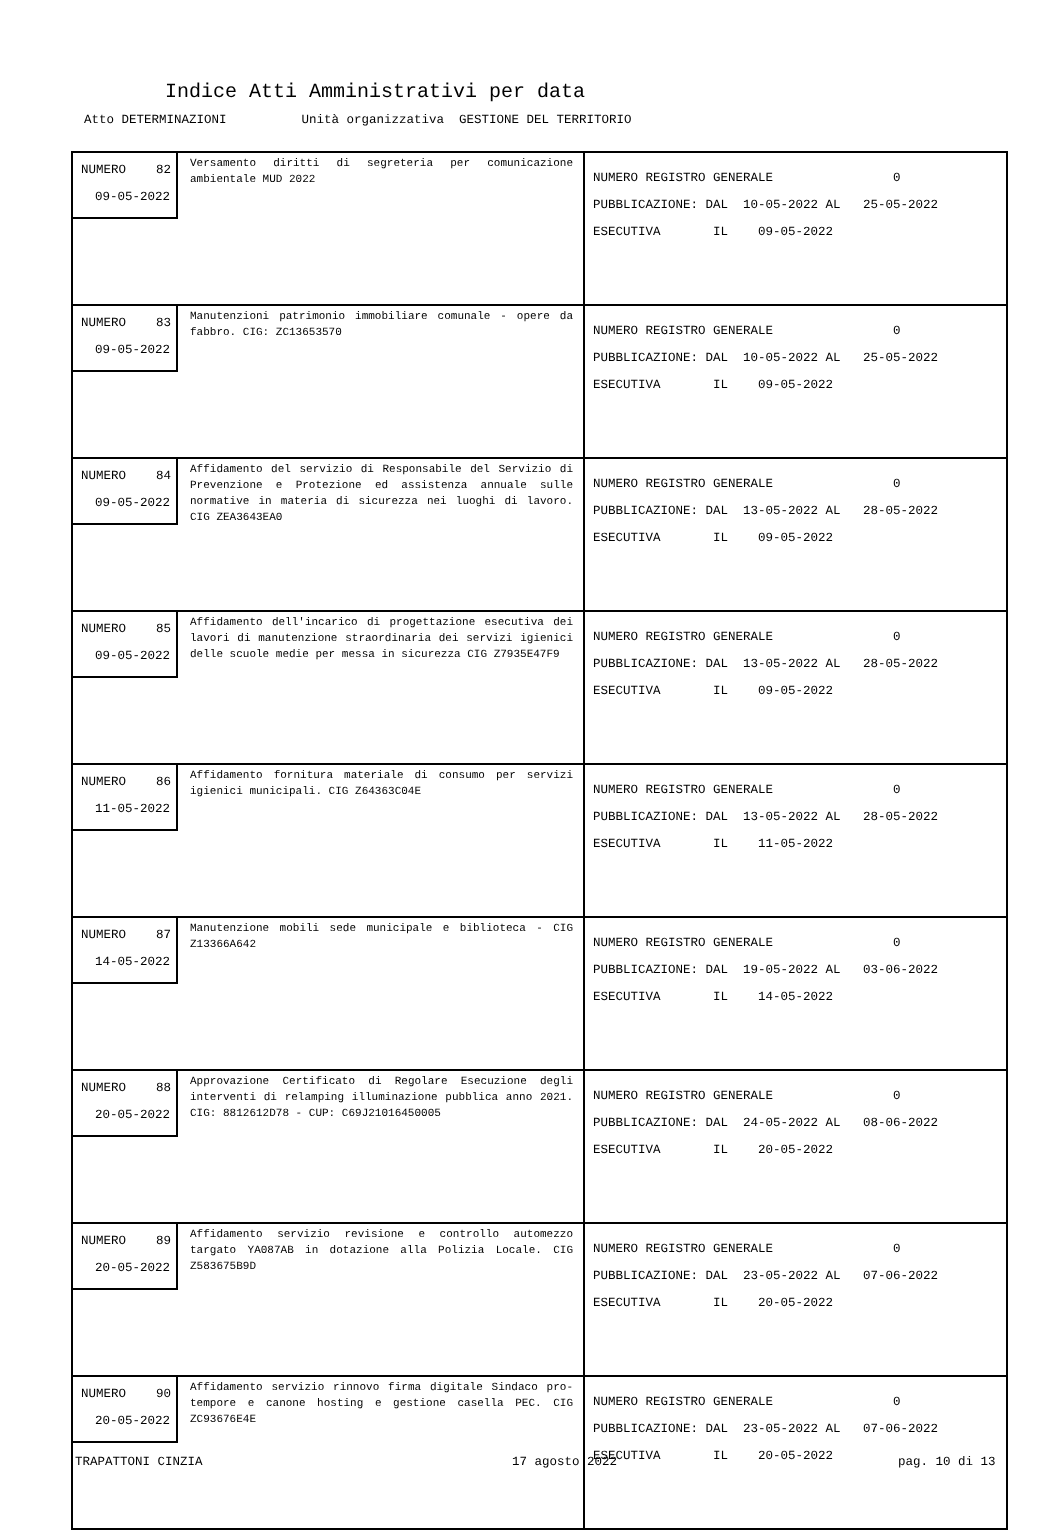Indice Atti Amministrativi per data
Atto DETERMINAZIONI Unità organizzativa GESTIONE DEL TERRITORIO
| NUMERO 82 09-05-2022 Versamento diritti di segreteria per comunicazione ambientale MUD 2022 | NUMERO REGISTRO GENERALE 0 PUBBLICAZIONE: DAL 10-05-2022 AL 25-05-2022 ESECUTIVA IL 09-05-2022 |
| NUMERO 83 09-05-2022 Manutenzioni patrimonio immobiliare comunale - opere da fabbro. CIG: ZC13653570 | NUMERO REGISTRO GENERALE 0 PUBBLICAZIONE: DAL 10-05-2022 AL 25-05-2022 ESECUTIVA IL 09-05-2022 |
| NUMERO 84 09-05-2022 Affidamento del servizio di Responsabile del Servizio di Prevenzione e Protezione ed assistenza annuale sulle normative in materia di sicurezza nei luoghi di lavoro. CIG ZEA3643EA0 | NUMERO REGISTRO GENERALE 0 PUBBLICAZIONE: DAL 13-05-2022 AL 28-05-2022 ESECUTIVA IL 09-05-2022 |
| NUMERO 85 09-05-2022 Affidamento dell'incarico di progettazione esecutiva dei lavori di manutenzione straordinaria dei servizi igienici delle scuole medie per messa in sicurezza CIG Z7935E47F9 | NUMERO REGISTRO GENERALE 0 PUBBLICAZIONE: DAL 13-05-2022 AL 28-05-2022 ESECUTIVA IL 09-05-2022 |
| NUMERO 86 11-05-2022 Affidamento fornitura materiale di consumo per servizi igienici municipali. CIG Z64363C04E | NUMERO REGISTRO GENERALE 0 PUBBLICAZIONE: DAL 13-05-2022 AL 28-05-2022 ESECUTIVA IL 11-05-2022 |
| NUMERO 87 14-05-2022 Manutenzione mobili sede municipale e biblioteca - CIG Z13366A642 | NUMERO REGISTRO GENERALE 0 PUBBLICAZIONE: DAL 19-05-2022 AL 03-06-2022 ESECUTIVA IL 14-05-2022 |
| NUMERO 88 20-05-2022 Approvazione Certificato di Regolare Esecuzione degli interventi di relamping illuminazione pubblica anno 2021. CIG: 8812612D78 - CUP: C69J21016450005 | NUMERO REGISTRO GENERALE 0 PUBBLICAZIONE: DAL 24-05-2022 AL 08-06-2022 ESECUTIVA IL 20-05-2022 |
| NUMERO 89 20-05-2022 Affidamento servizio revisione e controllo automezzo targato YA087AB in dotazione alla Polizia Locale. CIG Z583675B9D | NUMERO REGISTRO GENERALE 0 PUBBLICAZIONE: DAL 23-05-2022 AL 07-06-2022 ESECUTIVA IL 20-05-2022 |
| NUMERO 90 20-05-2022 Affidamento servizio rinnovo firma digitale Sindaco pro-tempore e canone hosting e gestione casella PEC. CIG ZC93676E4E | NUMERO REGISTRO GENERALE 0 PUBBLICAZIONE: DAL 23-05-2022 AL 07-06-2022 ESECUTIVA IL 20-05-2022 |
TRAPATTONI CINZIA 17 agosto 2022 pag. 10 di 13